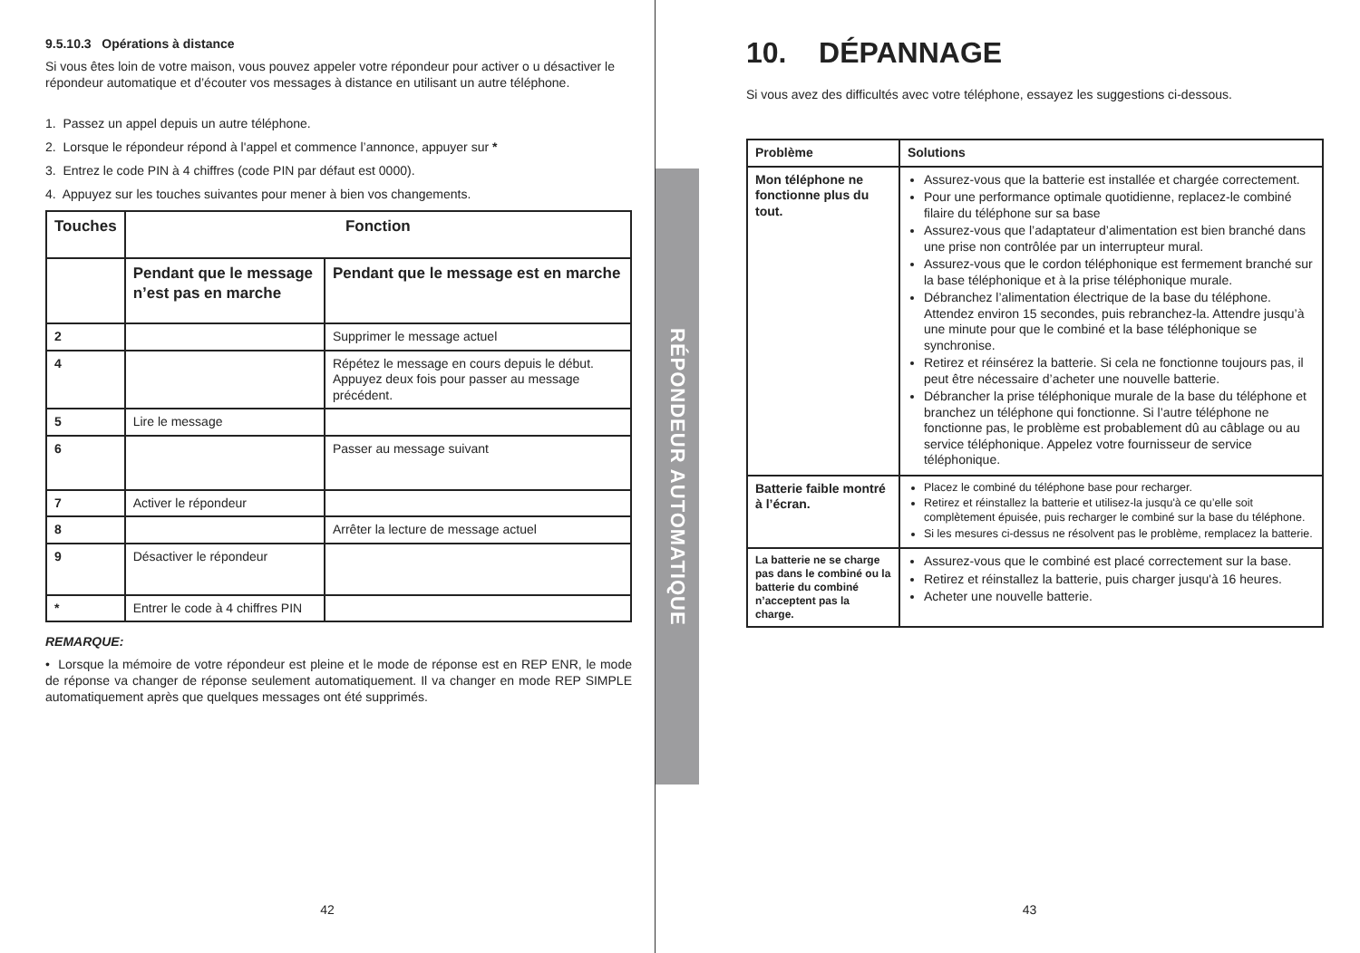9.5.10.3 Opérations à distance
Si vous êtes loin de votre maison, vous pouvez appeler votre répondeur pour activer o u désactiver le répondeur automatique et d’écouter vos messages à distance en utilisant un autre téléphone.
1. Passez un appel depuis un autre téléphone.
2. Lorsque le répondeur répond à l'appel et commence l’annonce, appuyer sur *
3. Entrez le code PIN à 4 chiffres (code PIN par défaut est 0000).
4. Appuyez sur les touches suivantes pour mener à bien vos changements.
| Touches | Fonction | |
| --- | --- | --- |
| | Pendant que le message n’est pas en marche | Pendant que le message est en marche |
| 2 | | Supprimer le message actuel |
| 4 | | Répétez le message en cours depuis le début. Appuyez deux fois pour passer au message précédent. |
| 5 | Lire le message | |
| 6 | | Passer au message suivant |
| 7 | Activer le répondeur | |
| 8 | | Arrêter la lecture de message actuel |
| 9 | Désactiver le répondeur | |
| * | Entrer le code à 4 chiffres PIN | |
REMARQUE:
• Lorsque la mémoire de votre répondeur est pleine et le mode de réponse est en REP ENR, le mode de réponse va changer de réponse seulement automatiquement. Il va changer en mode REP SIMPLE automatiquement après que quelques messages ont été supprimés.
42
RÉPONDEUR AUTOMATIQUE
10. DÉPANNAGE
Si vous avez des difficultés avec votre téléphone, essayez les suggestions ci-dessous.
| Problème | Solutions |
| --- | --- |
| Mon téléphone ne fonctionne plus du tout. | Assurez-vous que la batterie est installée et chargée correctement. Pour une performance optimale quotidienne, replacez-le combiné filaire du téléphone sur sa base Assurez-vous que l’adaptateur d’alimentation est bien branché dans une prise non contrôlée par un interrupteur mural. Assurez-vous que le cordon téléphonique est fermement branché sur la base téléphonique et à la prise téléphonique murale. Débranchez l’alimentation électrique de la base du téléphone. Attendez environ 15 secondes, puis rebranchez-la. Attendre jusqu’à une minute pour que le combiné et la base téléphonique se synchronise. Retirez et réinsérez la batterie. Si cela ne fonctionne toujours pas, il peut être nécessaire d’acheter une nouvelle batterie. Débrancher la prise téléphonique murale de la base du téléphone et branchez un téléphone qui fonctionne. Si l’autre téléphone ne fonctionne pas, le problème est probablement dû au câblage ou au service téléphonique. Appelez votre fournisseur de service téléphonique. |
| Batterie faible montré à l’écran. | Placez le combiné du téléphone base pour recharger. Retirez et réinstallez la batterie et utilisez-la jusqu'à ce qu’elle soit complètement épuisée, puis recharger le combiné sur la base du téléphone. Si les mesures ci-dessus ne résolvent pas le problème, remplacez la batterie. |
| La batterie ne se charge pas dans le combiné ou la batterie du combiné n’acceptent pas la charge. | Assurez-vous que le combiné est placé correctement sur la base. Retirez et réinstallez la batterie, puis charger jusqu'à 16 heures. Acheter une nouvelle batterie. |
43